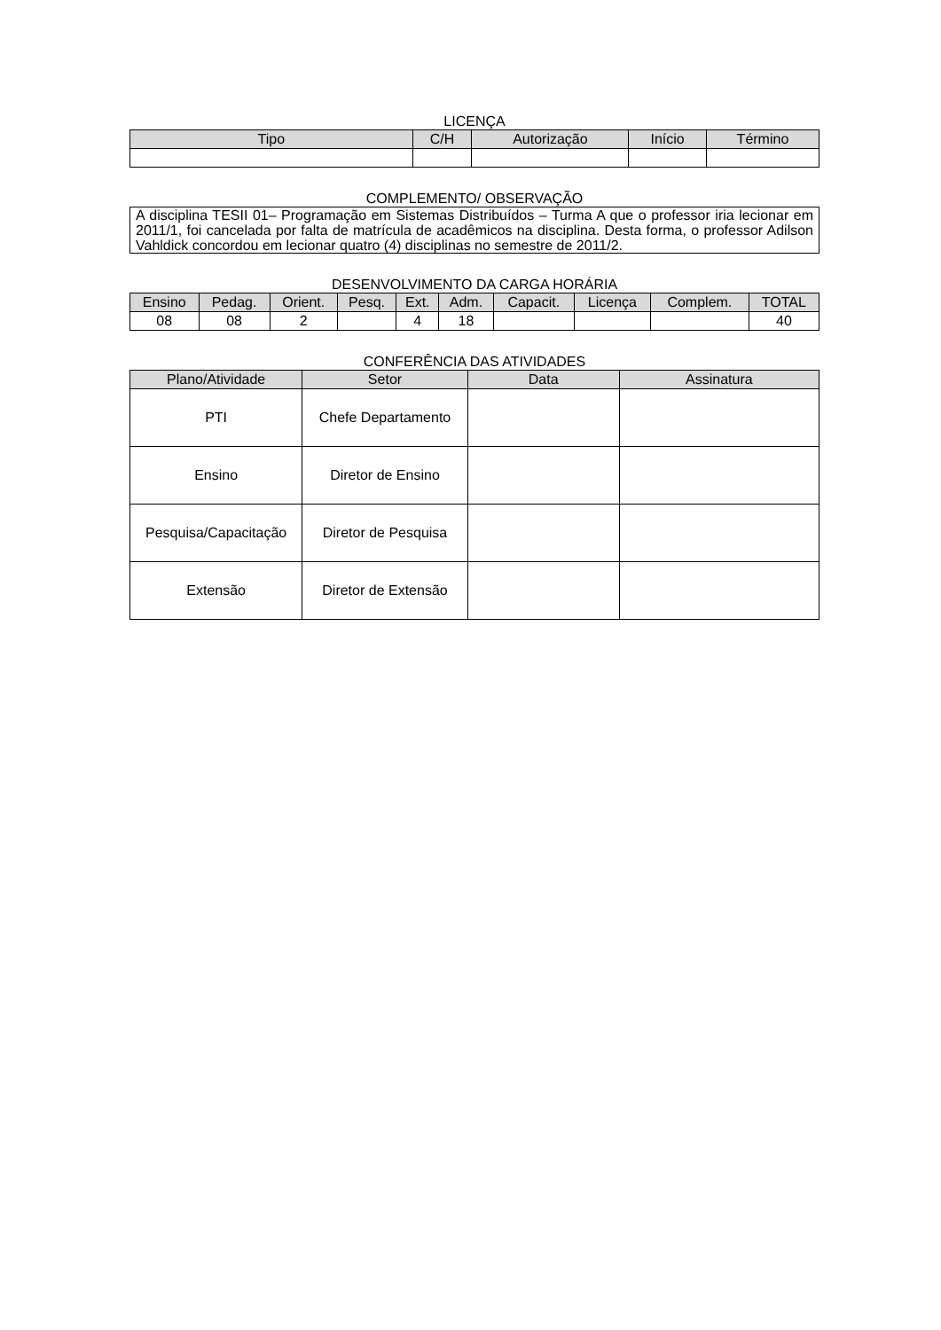LICENÇA
| Tipo | C/H | Autorização | Início | Término |
| --- | --- | --- | --- | --- |
COMPLEMENTO/ OBSERVAÇÃO
A disciplina TESII 01– Programação em Sistemas Distribuídos – Turma A que o professor iria lecionar em 2011/1, foi cancelada por falta de matrícula de acadêmicos na disciplina. Desta forma, o professor Adilson Vahldick concordou em lecionar quatro (4) disciplinas no semestre de 2011/2.
DESENVOLVIMENTO DA CARGA HORÁRIA
| Ensino | Pedag. | Orient. | Pesq. | Ext. | Adm. | Capacit. | Licença | Complem. | TOTAL |
| --- | --- | --- | --- | --- | --- | --- | --- | --- | --- |
| 08 | 08 | 2 | | 4 | 18 | | | | 40 |
CONFERÊNCIA DAS ATIVIDADES
| Plano/Atividade | Setor | Data | Assinatura |
| --- | --- | --- | --- |
| PTI | Chefe Departamento | | |
| Ensino | Diretor de Ensino | | |
| Pesquisa/Capacitação | Diretor de Pesquisa | | |
| Extensão | Diretor de Extensão | | |